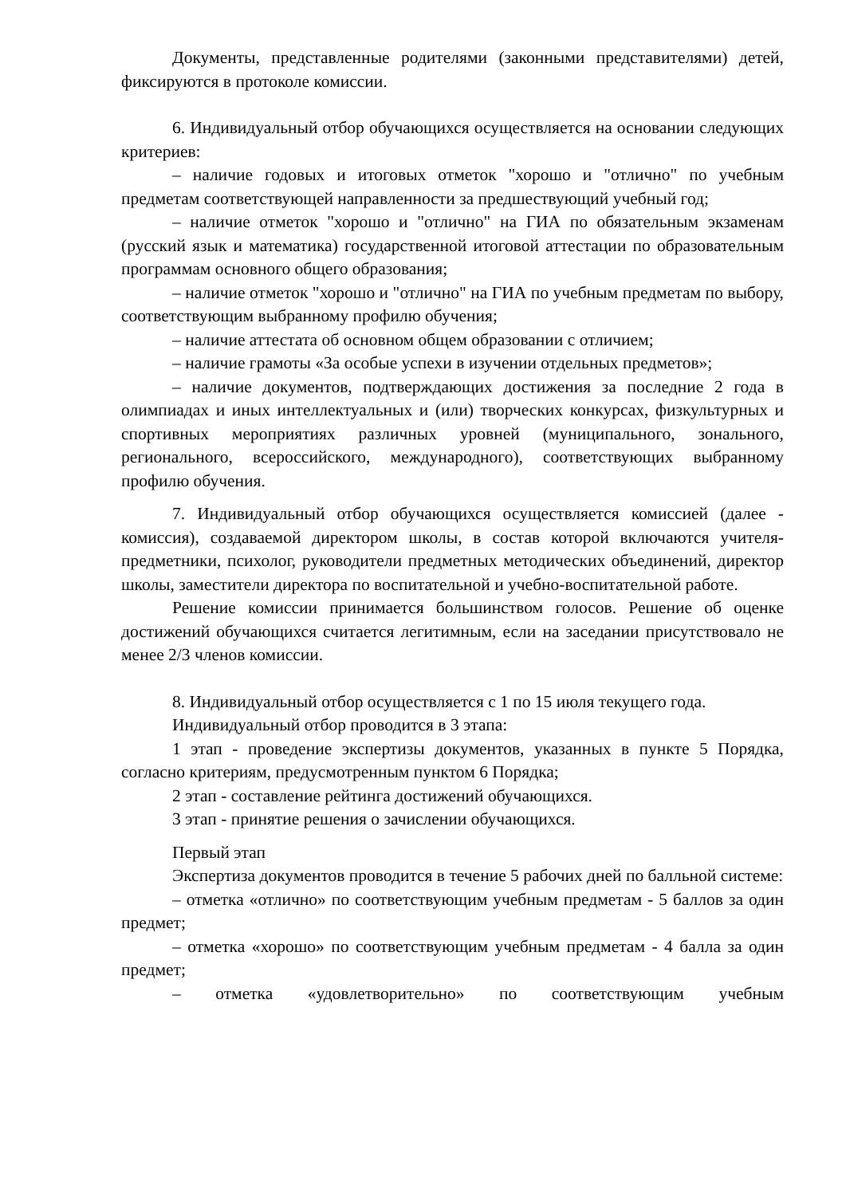Документы, представленные родителями (законными представителями) детей, фиксируются в протоколе комиссии.
6. Индивидуальный отбор обучающихся осуществляется на основании следующих критериев:
– наличие годовых и итоговых отметок "хорошо и "отлично" по учебным предметам соответствующей направленности за предшествующий учебный год;
– наличие отметок "хорошо и "отлично" на ГИА по обязательным экзаменам (русский язык и математика) государственной итоговой аттестации по образовательным программам основного общего образования;
– наличие отметок "хорошо и "отлично" на ГИА по учебным предметам по выбору, соответствующим выбранному профилю обучения;
– наличие аттестата об основном общем образовании с отличием;
– наличие грамоты «За особые успехи в изучении отдельных предметов»;
– наличие документов, подтверждающих достижения за последние 2 года в олимпиадах и иных интеллектуальных и (или) творческих конкурсах, физкультурных и спортивных мероприятиях различных уровней (муниципального, зонального, регионального, всероссийского, международного), соответствующих выбранному профилю обучения.
7. Индивидуальный отбор обучающихся осуществляется комиссией (далее - комиссия), создаваемой директором школы, в состав которой включаются учителя-предметники, психолог, руководители предметных методических объединений, директор школы, заместители директора по воспитательной и учебно-воспитательной работе.
Решение комиссии принимается большинством голосов. Решение об оценке достижений обучающихся считается легитимным, если на заседании присутствовало не менее 2/3 членов комиссии.
8. Индивидуальный отбор осуществляется с 1 по 15 июля текущего года.
Индивидуальный отбор проводится в 3 этапа:
1 этап - проведение экспертизы документов, указанных в пункте 5 Порядка, согласно критериям, предусмотренным пунктом 6 Порядка;
2 этап - составление рейтинга достижений обучающихся.
3 этап - принятие решения о зачислении обучающихся.
Первый этап
Экспертиза документов проводится в течение 5 рабочих дней по балльной системе:
– отметка «отлично» по соответствующим учебным предметам - 5 баллов за один предмет;
– отметка «хорошо» по соответствующим учебным предметам - 4 балла за один предмет;
– отметка «удовлетворительно» по соответствующим учебным